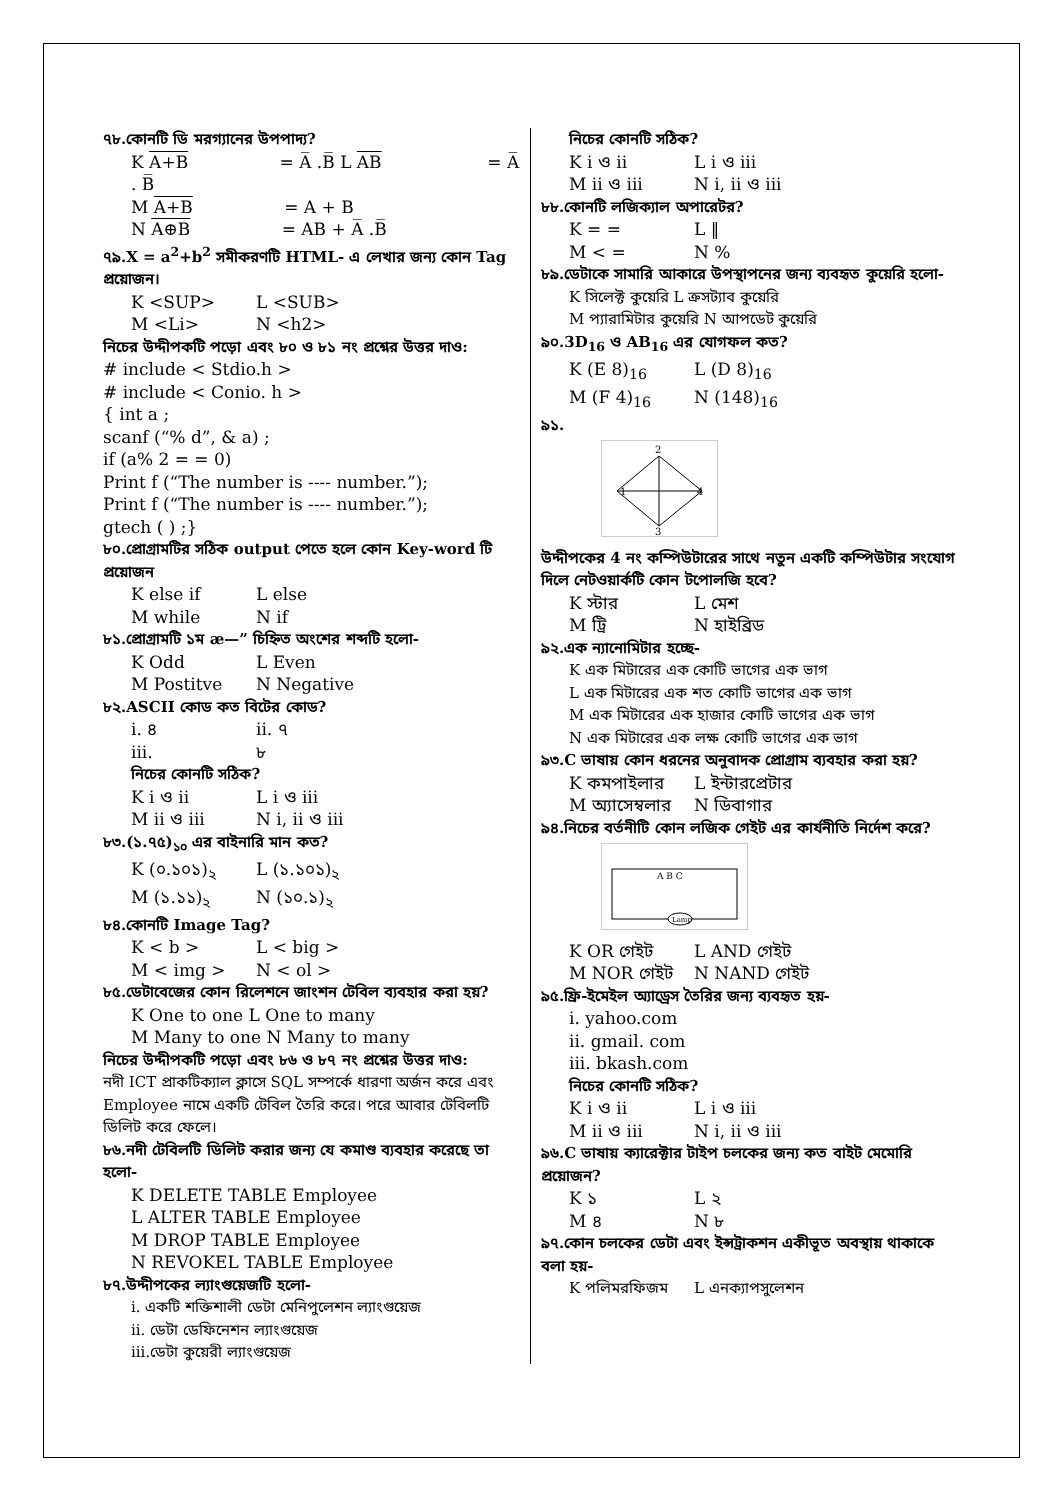৭৮.কোনটি ডি মরগ্যানের উপপাদ্য?
K A+B = A̅ .B̅ L AB = A̅ . B̅
M A+B = A + B
N A⊕B = AB + A̅ .B̅
৭৯.X = a<sup>2</sup>+b<sup>2</sup> সমীকরণটি HTML- এ লেখার জন্য কোন Tag প্রয়োজন।
K <SUP> L <SUB>
M <Li> N <h2>
নিচের উদ্দীপকটি পড়ো এবং ৮০ ও ৮১ নং প্রশ্নের উত্তর দাও:
# include < Stdio.h >
# include < Conio. h >
{ int a ;
scanf (“% d”, & a) ;
if (a% 2 = = 0)
Print f (“The number is ---- number.”);
Print f (“The number is ---- number.”);
gtech ( ) ;}
৮০.প্রোগ্রামটির সঠিক output পেতে হলে কোন Key-word টি প্রয়োজন
K else if L else
M while N if
৮১.প্রোগ্রামটি ১ম æ—” চিহ্নিত অংশের শব্দটি হলো-
K Odd L Even
M Postitve N Negative
৮২.ASCII কোড কত বিটের কোড?
i. ৪ ii. ৭
iii. ৮
নিচের কোনটি সঠিক?
K i ও ii L i ও iii
M ii ও iii N i, ii ও iii
৮৩.(১.৭৫)<sub>১০</sub> এর বাইনারি মান কত?
K (০.১০১)<sub>২</sub> L (১.১০১)<sub>২</sub>
M (১.১১)<sub>২</sub> N (১০.১)<sub>২</sub>
৮৪.কোনটি Image Tag?
K < b > L < big >
M < img > N < ol >
৮৫.ডেটাবেজের কোন রিলেশনে জাংশন টেবিল ব্যবহার করা হয়?
K One to one L One to many
M Many to one N Many to many
নিচের উদ্দীপকটি পড়ো এবং ৮৬ ও ৮৭ নং প্রশ্নের উত্তর দাও:
নদী ICT প্রাকটিক্যাল ক্লাসে SQL সম্পর্কে ধারণা অর্জন করে এবং Employee নামে একটি টেবিল তৈরি করে। পরে আবার টেবিলটি ডিলিট করে ফেলে।
৮৬.নদী টেবিলটি ডিলিট করার জন্য যে কমাণ্ড ব্যবহার করেছে তা হলো-
K DELETE TABLE Employee
L ALTER TABLE Employee
M DROP TABLE Employee
N REVOKEL TABLE Employee
৮৭.উদ্দীপকের ল্যাংগুয়েজটি হলো-
i. একটি শক্তিশালী ডেটা মেনিপুলেশন ল্যাংগুয়েজ
ii. ডেটা ডেফিনেশন ল্যাংগুয়েজ
iii.ডেটা কুয়েরী ল্যাংগুয়েজ
নিচের কোনটি সঠিক?
K i ও ii L i ও iii
M ii ও iii N i, ii ও iii
৮৮.কোনটি লজিক্যাল অপারেটর?
K = = L ‖
M < = N %
৮৯.ডেটাকে সামারি আকারে উপস্থাপনের জন্য ব্যবহৃত কুয়েরি হলো-
K সিলেক্ট কুয়েরি L ক্রসট্যাব কুয়েরি
M প্যারামিটার কুয়েরি N আপডেট কুয়েরি
৯০.3D<sub>16</sub> ও AB<sub>16</sub> এর যোগফল কত?
K (E 8)<sub>16</sub> L (D 8)<sub>16</sub>
M (F 4)<sub>16</sub> N (148)<sub>16</sub>
৯১.
2
1
4
3
উদ্দীপকের 4 নং কম্পিউটারের সাথে নতুন একটি কম্পিউটার সংযোগ দিলে নেটওয়ার্কটি কোন টপোলজি হবে?
K স্টার L মেশ
M ট্রি N হাইব্রিড
৯২.এক ন্যানোমিটার হচ্ছে-
K এক মিটারের এক কোটি ভাগের এক ভাগ
L এক মিটারের এক শত কোটি ভাগের এক ভাগ
M এক মিটারের এক হাজার কোটি ভাগের এক ভাগ
N এক মিটারের এক লক্ষ কোটি ভাগের এক ভাগ
৯৩.C ভাষায় কোন ধরনের অনুবাদক প্রোগ্রাম ব্যবহার করা হয়?
K কমপাইলার L ইন্টারপ্রেটার
M অ্যাসেম্বলার N ডিবাগার
৯৪.নিচের বর্তনীটি কোন লজিক গেইট এর কার্যনীতি নির্দেশ করে?
A B C
Lamp
K OR গেইট L AND গেইট
M NOR গেইট N NAND গেইট
৯৫.ফ্রি-ইমেইল অ্যাড্রেস তৈরির জন্য ব্যবহৃত হয়-
i. yahoo.com
ii. gmail. com
iii. bkash.com
নিচের কোনটি সঠিক?
K i ও ii L i ও iii
M ii ও iii N i, ii ও iii
৯৬.C ভাষায় ক্যারেক্টার টাইপ চলকের জন্য কত বাইট মেমোরি প্রয়োজন?
K ১ L ২
M ৪ N ৮
৯৭.কোন চলকের ডেটা এবং ইন্সট্রাকশন একীভূত অবস্থায় থাকাকে বলা হয়-
K পলিমরফিজম L এনক্যাপসুলেশন